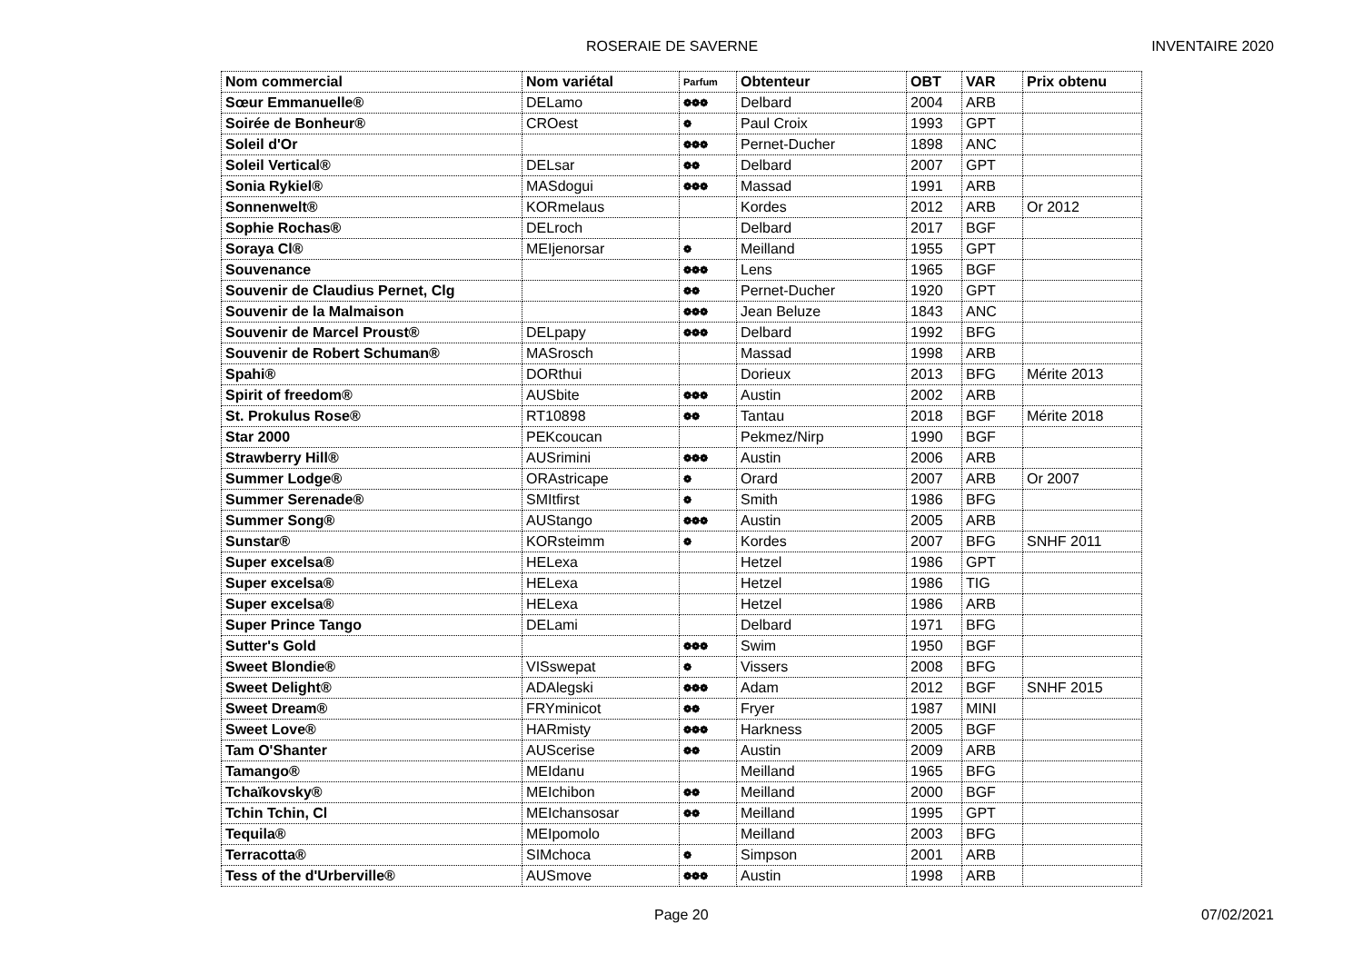ROSERAIE DE SAVERNE INVENTAIRE 2020
| Nom commercial | Nom variétal | Parfum | Obtenteur | OBT | VAR | Prix obtenu |
| --- | --- | --- | --- | --- | --- | --- |
| Sœur Emmanuelle® | DELamo | ❁❁❁ | Delbard | 2004 | ARB | |
| Soirée de Bonheur® | CROest | ❁ | Paul Croix | 1993 | GPT | |
| Soleil d'Or | | ❁❁❁ | Pernet-Ducher | 1898 | ANC | |
| Soleil Vertical® | DELsar | ❁❁ | Delbard | 2007 | GPT | |
| Sonia Rykiel® | MASdogui | ❁❁❁ | Massad | 1991 | ARB | |
| Sonnenwelt® | KORmelaus | | Kordes | 2012 | ARB | Or 2012 |
| Sophie Rochas® | DELroch | | Delbard | 2017 | BGF | |
| Soraya Cl® | MEIjenorsar | ❁ | Meilland | 1955 | GPT | |
| Souvenance | | ❁❁❁ | Lens | 1965 | BGF | |
| Souvenir de Claudius Pernet, Clg | | ❁❁ | Pernet-Ducher | 1920 | GPT | |
| Souvenir de la Malmaison | | ❁❁❁ | Jean Beluze | 1843 | ANC | |
| Souvenir de Marcel Proust® | DELpapy | ❁❁❁ | Delbard | 1992 | BFG | |
| Souvenir de Robert Schuman® | MASrosch | | Massad | 1998 | ARB | |
| Spahi® | DORthui | | Dorieux | 2013 | BFG | Mérite 2013 |
| Spirit of freedom® | AUSbite | ❁❁❁ | Austin | 2002 | ARB | |
| St. Prokulus Rose® | RT10898 | ❁❁ | Tantau | 2018 | BGF | Mérite 2018 |
| Star 2000 | PEKcoucan | | Pekmez/Nirp | 1990 | BGF | |
| Strawberry Hill® | AUSrimini | ❁❁❁ | Austin | 2006 | ARB | |
| Summer Lodge® | ORAstricape | ❁ | Orard | 2007 | ARB | Or 2007 |
| Summer Serenade® | SMItfirst | ❁ | Smith | 1986 | BFG | |
| Summer Song® | AUStango | ❁❁❁ | Austin | 2005 | ARB | |
| Sunstar® | KORsteimm | ❁ | Kordes | 2007 | BFG | SNHF 2011 |
| Super excelsa® | HELexa | | Hetzel | 1986 | GPT | |
| Super excelsa® | HELexa | | Hetzel | 1986 | TIG | |
| Super excelsa® | HELexa | | Hetzel | 1986 | ARB | |
| Super Prince Tango | DELami | | Delbard | 1971 | BFG | |
| Sutter's Gold | | ❁❁❁ | Swim | 1950 | BGF | |
| Sweet Blondie® | VISswepat | ❁ | Vissers | 2008 | BFG | |
| Sweet Delight® | ADAlegski | ❁❁❁ | Adam | 2012 | BGF | SNHF 2015 |
| Sweet Dream® | FRYminicot | ❁❁ | Fryer | 1987 | MINI | |
| Sweet Love® | HARmisty | ❁❁❁ | Harkness | 2005 | BGF | |
| Tam O'Shanter | AUScerise | ❁❁ | Austin | 2009 | ARB | |
| Tamango® | MEIdanu | | Meilland | 1965 | BFG | |
| Tchaïkovsky® | MEIchibon | ❁❁ | Meilland | 2000 | BGF | |
| Tchin Tchin, Cl | MEIchansosar | ❁❁ | Meilland | 1995 | GPT | |
| Tequila® | MEIpomolo | | Meilland | 2003 | BFG | |
| Terracotta® | SIMchoca | ❁ | Simpson | 2001 | ARB | |
| Tess of the d'Urberville® | AUSmove | ❁❁❁ | Austin | 1998 | ARB | |
Page 20 07/02/2021